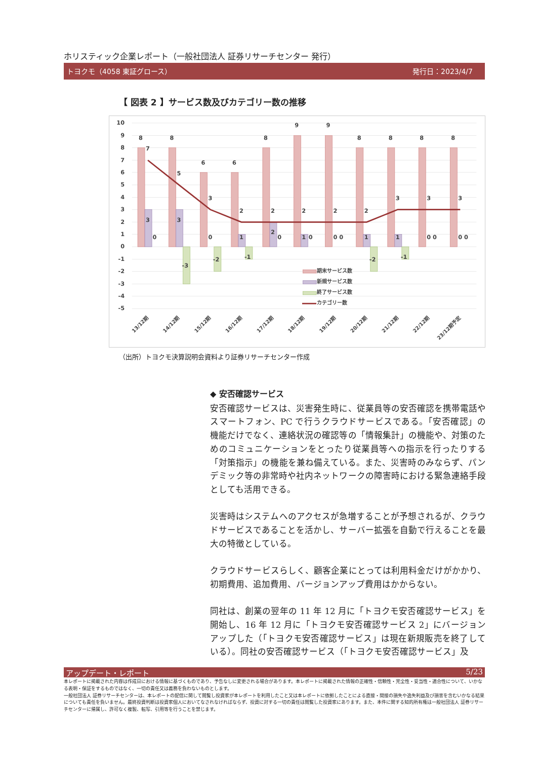ホリスティック企業レポート（一般社団法人 証券リサーチセンター 発行）
トヨクモ（4058 東証グロース） 発行日：2023/4/7
【 図表 2 】サービス数及びカテゴリー数の推移
10
9
8
7
6
5
4
3
2
1
0
-1
-2
-3
-4
-5
8
8
6
6
8
9
9
8
8
8
8
7
5
3
2
2
2
2
2
3
3
3
3
3
1
2
1
1
1
0
-3
0
-2
-1
0
0
0 0
-2
-1
0 0
0 0
期末サービス数
新規サービス数
終了サービス数
カテゴリー数
13/12期
14/12期
15/12期
16/12期
17/12期
18/12期
19/12期
20/12期
21/12期
22/12期
23/12期予定
（出所）トヨクモ決算説明会資料より証券リサーチセンター作成
◆ 安否確認サービス
安否確認サービスは、災害発生時に、従業員等の安否確認を携帯電話やスマートフォン、PC で行うクラウドサービスである。「安否確認」の機能だけでなく、連絡状況の確認等の「情報集計」の機能や、対策のためのコミュニケーションをとったり従業員等への指示を行ったりする「対策指示」の機能を兼ね備えている。また、災害時のみならず、パンデミック等の非常時や社内ネットワークの障害時における緊急連絡手段としても活用できる。
災害時はシステムへのアクセスが急増することが予想されるが、クラウドサービスであることを活かし、サーバー拡張を自動で行えることを最大の特徴としている。
クラウドサービスらしく、顧客企業にとっては利用料金だけがかかり、初期費用、追加費用、バージョンアップ費用はかからない。
同社は、創業の翌年の 11 年 12 月に「トヨクモ安否確認サービス」を開始し、16 年 12 月に「トヨクモ安否確認サービス 2」にバージョンアップした（「トヨクモ安否確認サービス」は現在新規販売を終了している）。同社の安否確認サービス（「トヨクモ安否確認サービス」及
アップデート・レポート 5/23
本レポートに掲載された内容は作成日における情報に基づくものであり、予告なしに変更される場合があります。本レポートに掲載された情報の正確性・信頼性・完全性・妥当性・適合性について、いかなる表明・保証をするものではなく、一切の責任又は義務を負わないものとします。
一般社団法人 証券リサーチセンターは、本レポートの配信に関して閲覧し投資家が本レポートを利用したこと又は本レポートに依拠したことによる直接・間接の損失や逸失利益及び損害を含むいかなる結果についても責任を負いません。最終投資判断は投資家個人においてなされなければならず、投資に対する一切の責任は閲覧した投資家にあります。また、本件に関する知的所有権は一般社団法人 証券リサーチセンターに帰属し、許可なく複製、転写、引用等を行うことを禁じます。